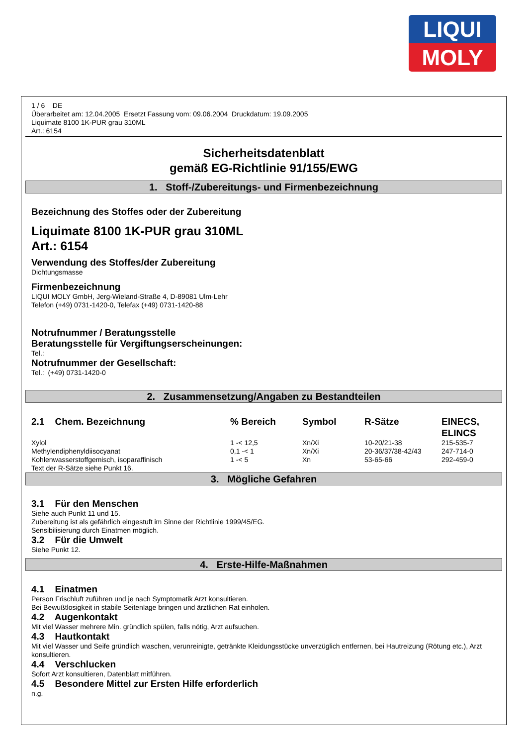LIQUI
MOLY
1 / 6 DE
Überarbeitet am: 12.04.2005 Ersetzt Fassung vom: 09.06.2004 Druckdatum: 19.09.2005
Liquimate 8100 1K-PUR grau 310ML
Art.: 6154
Sicherheitsdatenblatt
gemäß EG-Richtlinie 91/155/EWG
1. Stoff-/Zubereitungs- und Firmenbezeichnung
Bezeichnung des Stoffes oder der Zubereitung
Liquimate 8100 1K-PUR grau 310ML
Art.: 6154
Verwendung des Stoffes/der Zubereitung
Dichtungsmasse
Firmenbezeichnung
LIQUI MOLY GmbH, Jerg-Wieland-Straße 4, D-89081 Ulm-Lehr
Telefon (+49) 0731-1420-0, Telefax (+49) 0731-1420-88
Notrufnummer / Beratungsstelle
Beratungsstelle für Vergiftungserscheinungen:
Tel.:
Notrufnummer der Gesellschaft:
Tel.: (+49) 0731-1420-0
2. Zusammensetzung/Angaben zu Bestandteilen
| 2.1 Chem. Bezeichnung | % Bereich | Symbol | R-Sätze | EINECS, ELINCS |
| --- | --- | --- | --- | --- |
| Xylol | 1 -< 12,5 | Xn/Xi | 10-20/21-38 | 215-535-7 |
| Methylendiphenyldiisocyanat | 0,1 -< 1 | Xn/Xi | 20-36/37/38-42/43 | 247-714-0 |
| Kohlenwasserstoffgemisch, isoparaffinisch | 1 -< 5 | Xn | 53-65-66 | 292-459-0 |
Text der R-Sätze siehe Punkt 16.
3. Mögliche Gefahren
3.1 Für den Menschen
Siehe auch Punkt 11 und 15.
Zubereitung ist als gefährlich eingestuft im Sinne der Richtlinie 1999/45/EG.
Sensibilisierung durch Einatmen möglich.
3.2 Für die Umwelt
Siehe Punkt 12.
4. Erste-Hilfe-Maßnahmen
4.1 Einatmen
Person Frischluft zuführen und je nach Symptomatik Arzt konsultieren.
Bei Bewußtlosigkeit in stabile Seitenlage bringen und ärztlichen Rat einholen.
4.2 Augenkontakt
Mit viel Wasser mehrere Min. gründlich spülen, falls nötig, Arzt aufsuchen.
4.3 Hautkontakt
Mit viel Wasser und Seife gründlich waschen, verunreinigte, getränkte Kleidungsstücke unverzüglich entfernen, bei Hautreizung (Rötung etc.), Arzt konsultieren.
4.4 Verschlucken
Sofort Arzt konsultieren, Datenblatt mitführen.
4.5 Besondere Mittel zur Ersten Hilfe erforderlich
n.g.